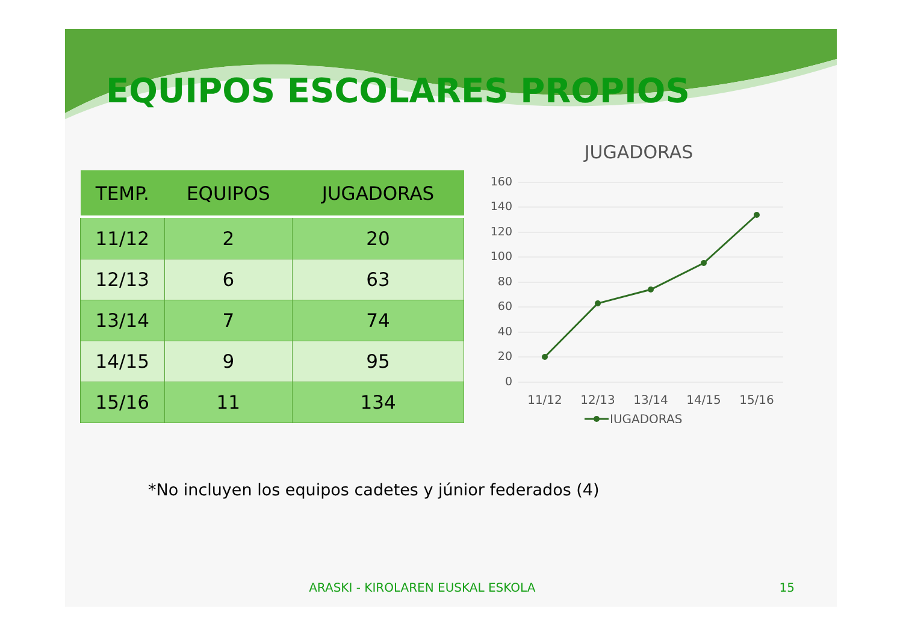EQUIPOS ESCOLARES PROPIOS
| TEMP. | EQUIPOS | JUGADORAS |
| --- | --- | --- |
| 11/12 | 2 | 20 |
| 12/13 | 6 | 63 |
| 13/14 | 7 | 74 |
| 14/15 | 9 | 95 |
| 15/16 | 11 | 134 |
JUGADORAS
160
140
120
100
80
60
40
20
0
11/12
12/13
13/14
14/15
15/16
JUGADORAS
*No incluyen los equipos cadetes y júnior federados (4)
ARASKI - KIROLAREN EUSKAL ESKOLA 15